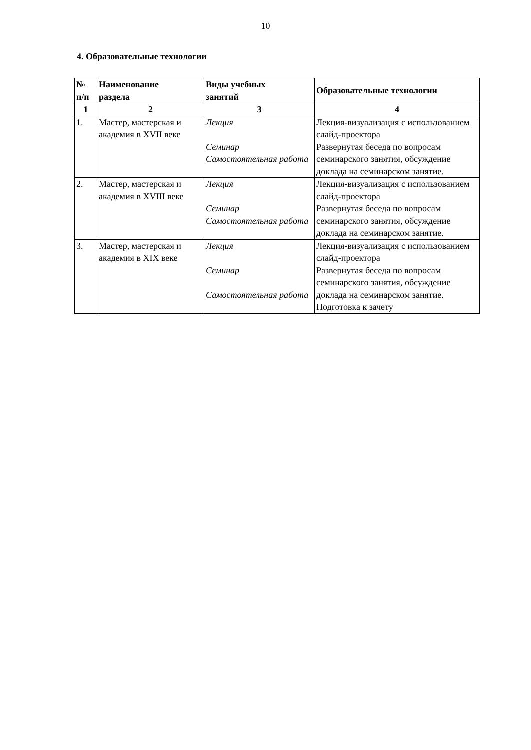10
4. Образовательные технологии
| № п/п | Наименование раздела | Виды учебных занятий | Образовательные технологии |
| --- | --- | --- | --- |
| 1 | 2 | 3 | 4 |
| 1. | Мастер, мастерская и академия в XVII веке | Лекция Семинар Самостоятельная работа | Лекция-визуализация с использованием слайд-проектора Развернутая беседа по вопросам семинарского занятия, обсуждение доклада на семинарском занятие. |
| 2. | Мастер, мастерская и академия в XVIII веке | Лекция Семинар Самостоятельная работа | Лекция-визуализация с использованием слайд-проектора Развернутая беседа по вопросам семинарского занятия, обсуждение доклада на семинарском занятие. |
| 3. | Мастер, мастерская и академия в XIX веке | Лекция Семинар Самостоятельная работа | Лекция-визуализация с использованием слайд-проектора Развернутая беседа по вопросам семинарского занятия, обсуждение доклада на семинарском занятие. Подготовка к зачету |